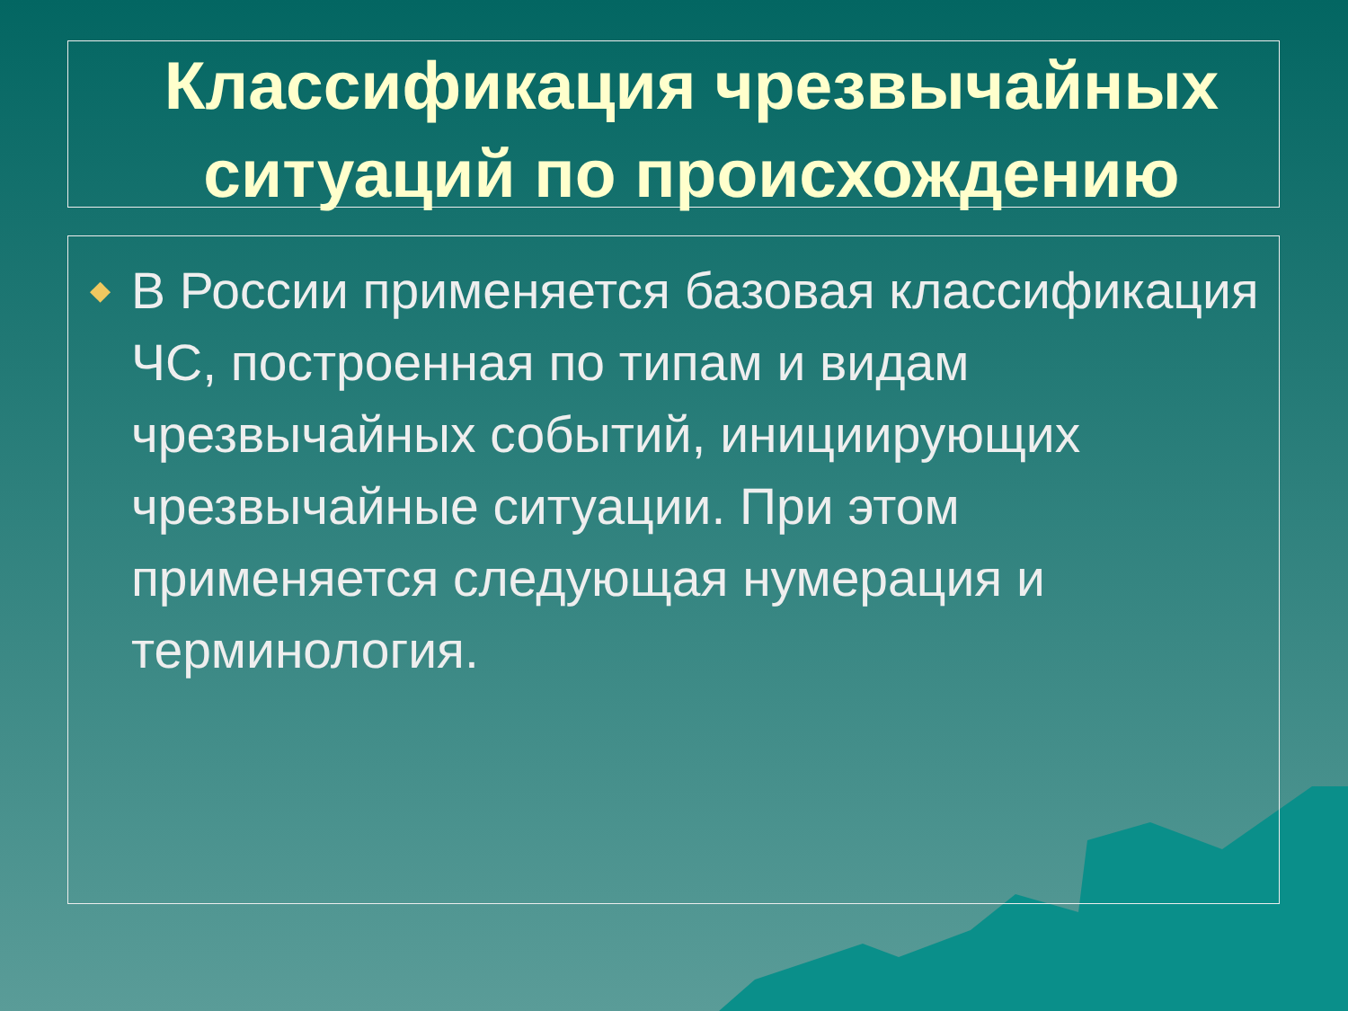Классификация чрезвычайных ситуаций по происхождению
◆
В России применяется базовая классификация ЧС, построенная по типам и видам чрезвычайных событий, инициирующих чрезвычайные ситуации. При этом применяется следующая нумерация и терминология.